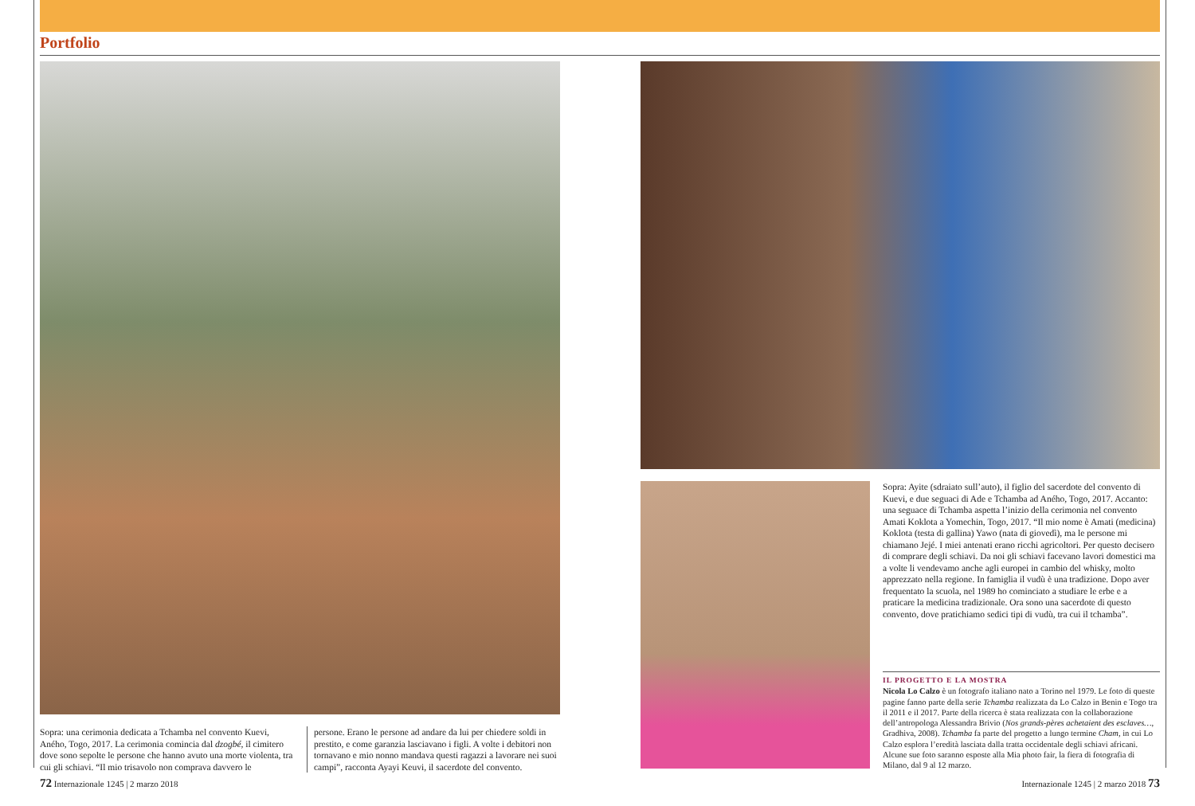Portfolio
Sopra: una cerimonia dedicata a Tchamba nel convento Kuevi, Aného, Togo, 2017. La cerimonia comincia dal dzogbé, il cimitero dove sono sepolte le persone che hanno avuto una morte violenta, tra cui gli schiavi. “Il mio trisavolo non comprava davvero le
persone. Erano le persone ad andare da lui per chiedere soldi in prestito, e come garanzia lasciavano i figli. A volte i debitori non tornavano e mio nonno mandava questi ragazzi a lavorare nei suoi campi”, racconta Ayayi Keuvi, il sacerdote del convento.
Sopra: Ayite (sdraiato sull’auto), il figlio del sacerdote del convento di Kuevi, e due seguaci di Ade e Tchamba ad Aného, Togo, 2017. Accanto: una seguace di Tchamba aspetta l’inizio della cerimonia nel convento Amati Koklota a Yomechin, Togo, 2017. “Il mio nome è Amati (medicina) Koklota (testa di gallina) Yawo (nata di giovedì), ma le persone mi chiamano Jejé. I miei antenati erano ricchi agricoltori. Per questo decisero di comprare degli schiavi. Da noi gli schiavi facevano lavori domestici ma a volte li vendevamo anche agli europei in cambio del whisky, molto apprezzato nella regione. In famiglia il vudù è una tradizione. Dopo aver frequentato la scuola, nel 1989 ho cominciato a studiare le erbe e a praticare la medicina tradizionale. Ora sono una sacerdote di questo convento, dove pratichiamo sedici tipi di vudù, tra cui il tchamba”.
IL PROGETTO E LA MOSTRA
Nicola Lo Calzo è un fotografo italiano nato a Torino nel 1979. Le foto di queste pagine fanno parte della serie Tchamba realizzata da Lo Calzo in Benin e Togo tra il 2011 e il 2017. Parte della ricerca è stata realizzata con la collaborazione dell’antropologa Alessandra Brivio (Nos grands-pères achetaient des esclaves…, Gradhiva, 2008). Tchamba fa parte del progetto a lungo termine Cham, in cui Lo Calzo esplora l’eredità lasciata dalla tratta occidentale degli schiavi africani. Alcune sue foto saranno esposte alla Mia photo fair, la fiera di fotografia di Milano, dal 9 al 12 marzo.
72 Internazionale 1245 | 2 marzo 2018
Internazionale 1245 | 2 marzo 2018 73